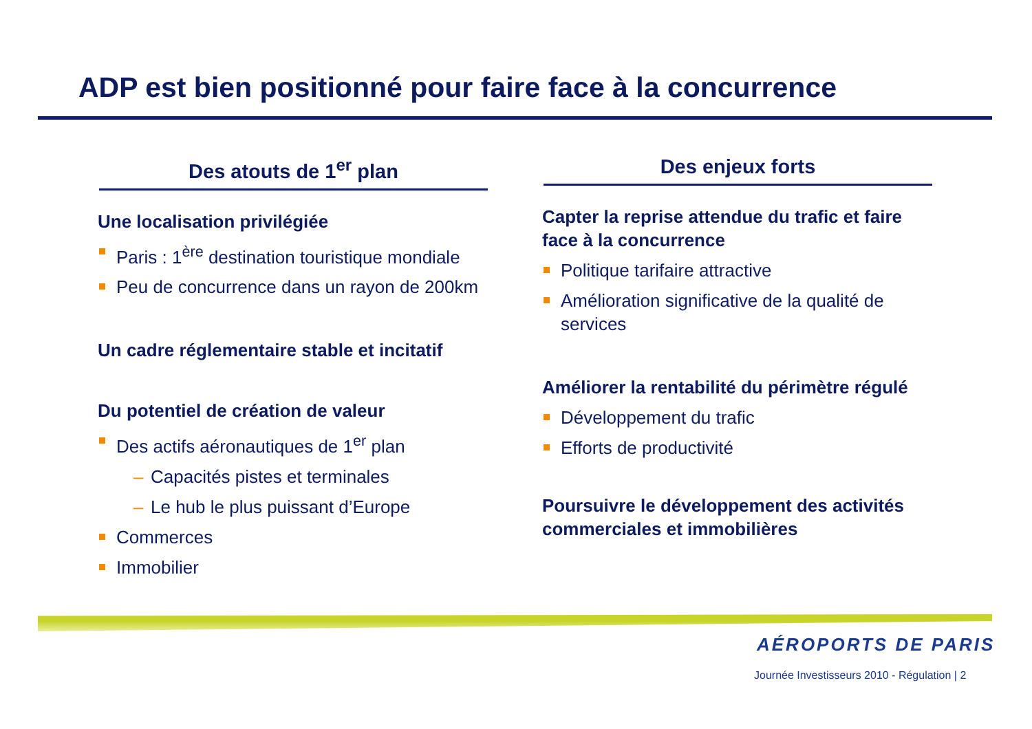ADP est bien positionné pour faire face à la concurrence
Des atouts de 1<sup>er</sup> plan
Une localisation privilégiée
Paris : 1<sup>ère</sup> destination touristique mondiale
Peu de concurrence dans un rayon de 200km
Un cadre réglementaire stable et incitatif
Du potentiel de création de valeur
Des actifs aéronautiques de 1<sup>er</sup> plan
– Capacités pistes et terminales
– Le hub le plus puissant d’Europe
Commerces
Immobilier
Des enjeux forts
Capter la reprise attendue du trafic et faire face à la concurrence
Politique tarifaire attractive
Amélioration significative de la qualité de services
Améliorer la rentabilité du périmètre régulé
Développement du trafic
Efforts de productivité
Poursuivre le développement des activités commerciales et immobilières
AÉROPORTS DE PARIS
Journée Investisseurs 2010 - Régulation | 2